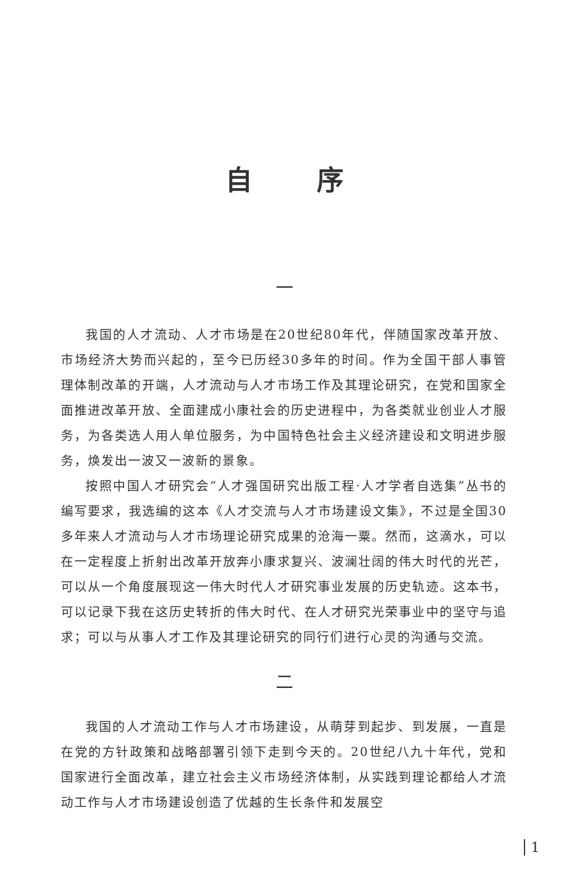自序
一
我国的人才流动、人才市场是在20世纪80年代，伴随国家改革开放、市场经济大势而兴起的，至今已历经30多年的时间。作为全国干部人事管理体制改革的开端，人才流动与人才市场工作及其理论研究，在党和国家全面推进改革开放、全面建成小康社会的历史进程中，为各类就业创业人才服务，为各类选人用人单位服务，为中国特色社会主义经济建设和文明进步服务，焕发出一波又一波新的景象。
按照中国人才研究会“人才强国研究出版工程·人才学者自选集”丛书的编写要求，我选编的这本《人才交流与人才市场建设文集》，不过是全国30多年来人才流动与人才市场理论研究成果的沧海一粟。然而，这滴水，可以在一定程度上折射出改革开放奔小康求复兴、波澜壮阔的伟大时代的光芒，可以从一个角度展现这一伟大时代人才研究事业发展的历史轨迹。这本书，可以记录下我在这历史转折的伟大时代、在人才研究光荣事业中的坚守与追求；可以与从事人才工作及其理论研究的同行们进行心灵的沟通与交流。
二
我国的人才流动工作与人才市场建设，从萌芽到起步、到发展，一直是在党的方针政策和战略部署引领下走到今天的。20世纪八九十年代，党和国家进行全面改革，建立社会主义市场经济体制，从实践到理论都给人才流动工作与人才市场建设创造了优越的生长条件和发展空
1